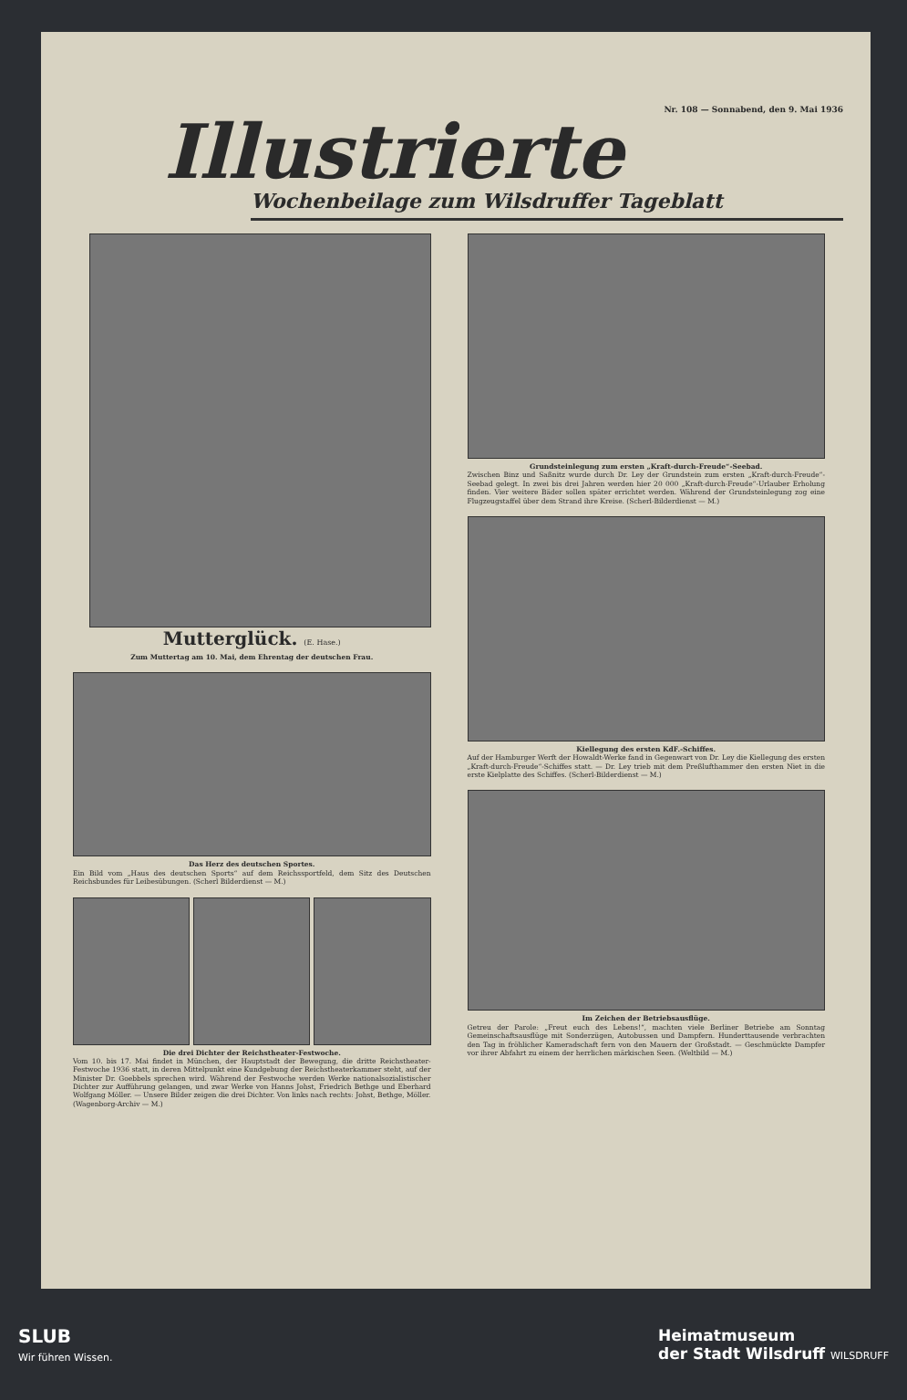Nr. 108 — Sonnabend, den 9. Mai 1936
Illustrierte
Wochenbeilage zum Wilsdruffer Tageblatt
Mutterglück. (E. Hase.)
Zum Muttertag am 10. Mai, dem Ehrentag der deutschen Frau.
Das Herz des deutschen Sportes.
Ein Bild vom „Haus des deutschen Sports“ auf dem Reichssportfeld, dem Sitz des Deutschen Reichsbundes für Leibesübungen. (Scherl Bilderdienst — M.)
Die drei Dichter der Reichstheater-Festwoche.
Vom 10. bis 17. Mai findet in München, der Hauptstadt der Bewegung, die dritte Reichstheater-Festwoche 1936 statt, in deren Mittelpunkt eine Kundgebung der Reichstheaterkammer steht, auf der Minister Dr. Goebbels sprechen wird. Während der Festwoche werden Werke nationalsozialistischer Dichter zur Aufführung gelangen, und zwar Werke von Hanns Johst, Friedrich Bethge und Eberhard Wolfgang Möller. — Unsere Bilder zeigen die drei Dichter. Von links nach rechts: Johst, Bethge, Möller. (Wagenborg-Archiv — M.)
Grundsteinlegung zum ersten „Kraft-durch-Freude“-Seebad.
Zwischen Binz und Saßnitz wurde durch Dr. Ley der Grundstein zum ersten „Kraft-durch-Freude“-Seebad gelegt. In zwei bis drei Jahren werden hier 20 000 „Kraft-durch-Freude“-Urlauber Erholung finden. Vier weitere Bäder sollen später errichtet werden. Während der Grundsteinlegung zog eine Flugzeugstaffel über dem Strand ihre Kreise. (Scherl-Bilderdienst — M.)
Kiellegung des ersten KdF.-Schiffes.
Auf der Hamburger Werft der Howaldt-Werke fand in Gegenwart von Dr. Ley die Kiellegung des ersten „Kraft-durch-Freude“-Schiffes statt. — Dr. Ley trieb mit dem Preßlufthammer den ersten Niet in die erste Kielplatte des Schiffes. (Scherl-Bilderdienst — M.)
Im Zeichen der Betriebsausflüge.
Getreu der Parole: „Freut euch des Lebens!“, machten viele Berliner Betriebe am Sonntag Gemeinschaftsausflüge mit Sonderzügen, Autobussen und Dampfern. Hunderttausende verbrachten den Tag in fröhlicher Kameradschaft fern von den Mauern der Großstadt. — Geschmückte Dampfer vor ihrer Abfahrt zu einem der herrlichen märkischen Seen. (Weltbild — M.)
SLUB
Wir führen Wissen.
Heimatmuseum
der Stadt Wilsdruff WILSDRUFF